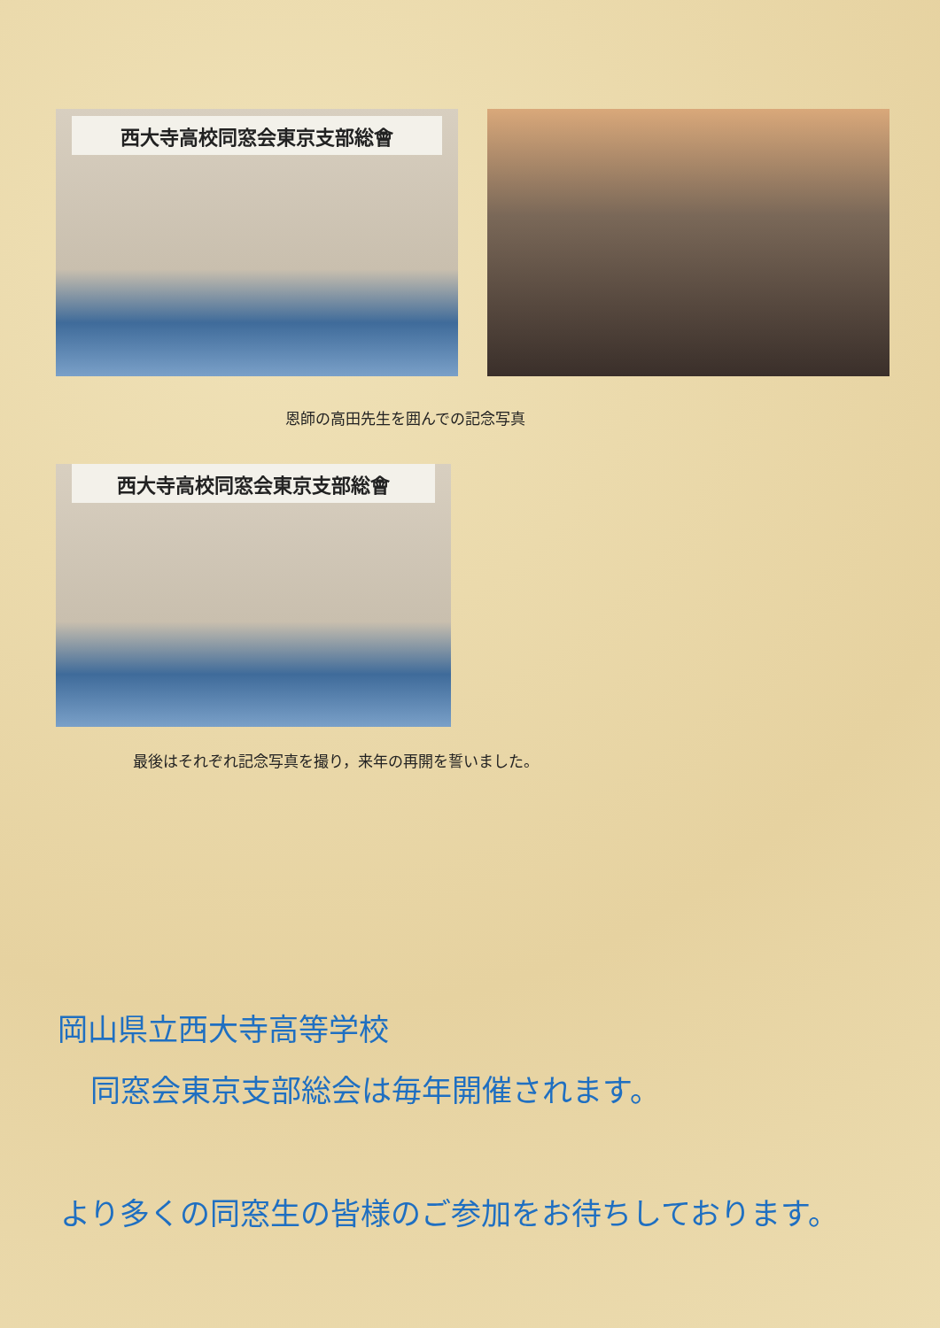西大寺高校同窓会東京支部総會
恩師の高田先生を囲んでの記念写真
西大寺高校同窓会東京支部総會
最後はそれぞれ記念写真を撮り，来年の再開を誓いました。
岡山県立西大寺高等学校
同窓会東京支部総会は毎年開催されます。
より多くの同窓生の皆様のご参加をお待ちしております。